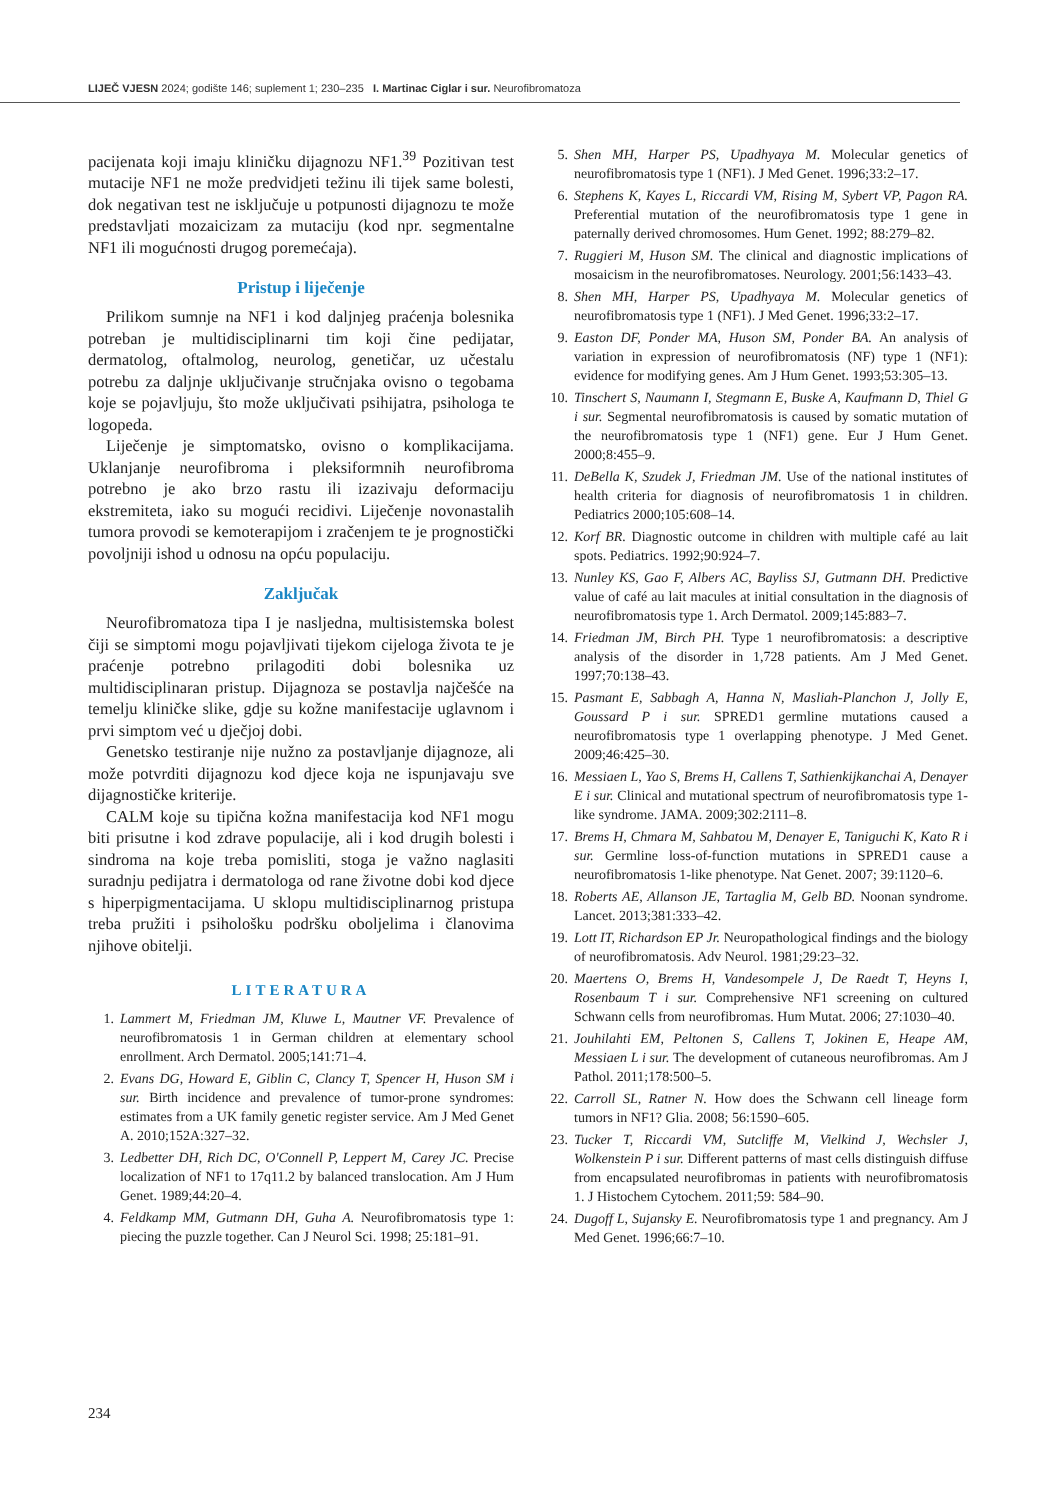LIJEČ VJESN 2024; godište 146; suplement 1; 230–235 I. Martinac Ciglar i sur. Neurofibromatoza
pacijenata koji imaju kliničku dijagnozu NF1.<sup>39</sup> Pozitivan test mutacije NF1 ne može predvidjeti težinu ili tijek same bolesti, dok negativan test ne isključuje u potpunosti dijagnozu te može predstavljati mozaicizam za mutaciju (kod npr. segmentalne NF1 ili mogućnosti drugog poremećaja).
Pristup i liječenje
Prilikom sumnje na NF1 i kod daljnjeg praćenja bolesnika potreban je multidisciplinarni tim koji čine pedijatar, dermatolog, oftalmolog, neurolog, genetičar, uz učestalu potrebu za daljnje uključivanje stručnjaka ovisno o tegobama koje se pojavljuju, što može uključivati psihijatra, psihologa te logopeda.
Liječenje je simptomatsko, ovisno o komplikacijama. Uklanjanje neurofibroma i pleksiformnih neurofibroma potrebno je ako brzo rastu ili izazivaju deformaciju ekstremiteta, iako su mogući recidivi. Liječenje novonastalih tumora provodi se kemoterapijom i zračenjem te je prognostički povoljniji ishod u odnosu na opću populaciju.
Zaključak
Neurofibromatoza tipa I je nasljedna, multisistemska bolest čiji se simptomi mogu pojavljivati tijekom cijeloga života te je praćenje potrebno prilagoditi dobi bolesnika uz multidisciplinaran pristup. Dijagnoza se postavlja najčešće na temelju kliničke slike, gdje su kožne manifestacije uglavnom i prvi simptom već u dječjoj dobi.
Genetsko testiranje nije nužno za postavljanje dijagnoze, ali može potvrditi dijagnozu kod djece koja ne ispunjavaju sve dijagnostičke kriterije.
CALM koje su tipična kožna manifestacija kod NF1 mogu biti prisutne i kod zdrave populacije, ali i kod drugih bolesti i sindroma na koje treba pomisliti, stoga je važno naglasiti suradnju pedijatra i dermatologa od rane životne dobi kod djece s hiperpigmentacijama. U sklopu multidisciplinarnog pristupa treba pružiti i psihološku podršku oboljelima i članovima njihove obitelji.
LITERATURA
1. Lammert M, Friedman JM, Kluwe L, Mautner VF. Prevalence of neurofibromatosis 1 in German children at elementary school enrollment. Arch Dermatol. 2005;141:71–4.
2. Evans DG, Howard E, Giblin C, Clancy T, Spencer H, Huson SM i sur. Birth incidence and prevalence of tumor-prone syndromes: estimates from a UK family genetic register service. Am J Med Genet A. 2010;152A:327–32.
3. Ledbetter DH, Rich DC, O'Connell P, Leppert M, Carey JC. Precise localization of NF1 to 17q11.2 by balanced translocation. Am J Hum Genet. 1989;44:20–4.
4. Feldkamp MM, Gutmann DH, Guha A. Neurofibromatosis type 1: piecing the puzzle together. Can J Neurol Sci. 1998; 25:181–91.
5. Shen MH, Harper PS, Upadhyaya M. Molecular genetics of neurofibromatosis type 1 (NF1). J Med Genet. 1996;33:2–17.
6. Stephens K, Kayes L, Riccardi VM, Rising M, Sybert VP, Pagon RA. Preferential mutation of the neurofibromatosis type 1 gene in paternally derived chromosomes. Hum Genet. 1992; 88:279–82.
7. Ruggieri M, Huson SM. The clinical and diagnostic implications of mosaicism in the neurofibromatoses. Neurology. 2001;56:1433–43.
8. Shen MH, Harper PS, Upadhyaya M. Molecular genetics of neurofibromatosis type 1 (NF1). J Med Genet. 1996;33:2–17.
9. Easton DF, Ponder MA, Huson SM, Ponder BA. An analysis of variation in expression of neurofibromatosis (NF) type 1 (NF1): evidence for modifying genes. Am J Hum Genet. 1993;53:305–13.
10. Tinschert S, Naumann I, Stegmann E, Buske A, Kaufmann D, Thiel G i sur. Segmental neurofibromatosis is caused by somatic mutation of the neurofibromatosis type 1 (NF1) gene. Eur J Hum Genet. 2000;8:455–9.
11. DeBella K, Szudek J, Friedman JM. Use of the national institutes of health criteria for diagnosis of neurofibromatosis 1 in children. Pediatrics 2000;105:608–14.
12. Korf BR. Diagnostic outcome in children with multiple café au lait spots. Pediatrics. 1992;90:924–7.
13. Nunley KS, Gao F, Albers AC, Bayliss SJ, Gutmann DH. Predictive value of café au lait macules at initial consultation in the diagnosis of neurofibromatosis type 1. Arch Dermatol. 2009;145:883–7.
14. Friedman JM, Birch PH. Type 1 neurofibromatosis: a descriptive analysis of the disorder in 1,728 patients. Am J Med Genet. 1997;70:138–43.
15. Pasmant E, Sabbagh A, Hanna N, Masliah-Planchon J, Jolly E, Goussard P i sur. SPRED1 germline mutations caused a neurofibromatosis type 1 overlapping phenotype. J Med Genet. 2009;46:425–30.
16. Messiaen L, Yao S, Brems H, Callens T, Sathienkijkanchai A, Denayer E i sur. Clinical and mutational spectrum of neurofibromatosis type 1-like syndrome. JAMA. 2009;302:2111–8.
17. Brems H, Chmara M, Sahbatou M, Denayer E, Taniguchi K, Kato R i sur. Germline loss-of-function mutations in SPRED1 cause a neurofibromatosis 1-like phenotype. Nat Genet. 2007; 39:1120–6.
18. Roberts AE, Allanson JE, Tartaglia M, Gelb BD. Noonan syndrome. Lancet. 2013;381:333–42.
19. Lott IT, Richardson EP Jr. Neuropathological findings and the biology of neurofibromatosis. Adv Neurol. 1981;29:23–32.
20. Maertens O, Brems H, Vandesompele J, De Raedt T, Heyns I, Rosenbaum T i sur. Comprehensive NF1 screening on cultured Schwann cells from neurofibromas. Hum Mutat. 2006; 27:1030–40.
21. Jouhilahti EM, Peltonen S, Callens T, Jokinen E, Heape AM, Messiaen L i sur. The development of cutaneous neurofibromas. Am J Pathol. 2011;178:500–5.
22. Carroll SL, Ratner N. How does the Schwann cell lineage form tumors in NF1? Glia. 2008; 56:1590–605.
23. Tucker T, Riccardi VM, Sutcliffe M, Vielkind J, Wechsler J, Wolkenstein P i sur. Different patterns of mast cells distinguish diffuse from encapsulated neurofibromas in patients with neurofibromatosis 1. J Histochem Cytochem. 2011;59: 584–90.
24. Dugoff L, Sujansky E. Neurofibromatosis type 1 and pregnancy. Am J Med Genet. 1996;66:7–10.
234